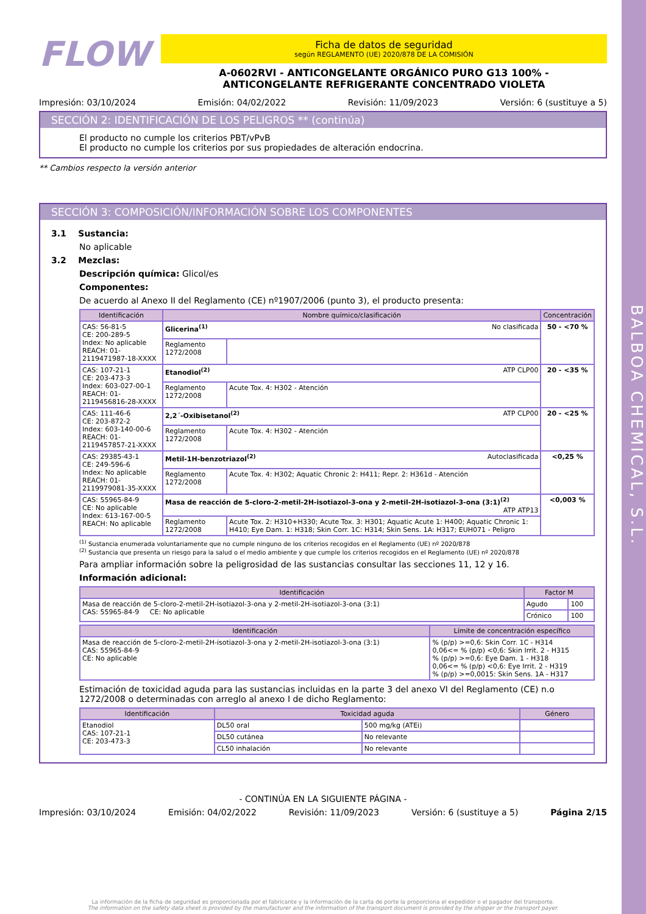BALBOA CHEMICAL, S.L.
FLOW
Ficha de datos de seguridad
según REGLAMENTO (UE) 2020/878 DE LA COMISIÓN
A-0602RVI - ANTICONGELANTE ORGÁNICO PURO G13 100% -
ANTICONGELANTE REFRIGERANTE CONCENTRADO VIOLETA
Impresión: 03/10/2024 Emisión: 04/02/2022 Revisión: 11/09/2023 Versión: 6 (sustituye a 5)
SECCIÓN 2: IDENTIFICACIÓN DE LOS PELIGROS ** (continúa)
El producto no cumple los criterios PBT/vPvB
El producto no cumple los criterios por sus propiedades de alteración endocrina.
** Cambios respecto la versión anterior
SECCIÓN 3: COMPOSICIÓN/INFORMACIÓN SOBRE LOS COMPONENTES
3.1 Sustancia:
No aplicable
3.2 Mezclas:
Descripción química: Glicol/es
Componentes:
De acuerdo al Anexo II del Reglamento (CE) nº1907/2006 (punto 3), el producto presenta:
| Identificación | Nombre químico/clasificación | | Concentración |
| --- | --- | --- | --- |
| CAS: 56-81-5 CE: 200-289-5 Index: No aplicable REACH: 01-2119471987-18-XXXX | Glicerina<sup>(1)</sup> No clasificada | | 50 - <70 % |
| | Reglamento 1272/2008 | | |
| CAS: 107-21-1 CE: 203-473-3 Index: 603-027-00-1 REACH: 01-2119456816-28-XXXX | Etanodiol<sup>(2)</sup> ATP CLP00 | | 20 - <35 % |
| | Reglamento 1272/2008 | Acute Tox. 4: H302 - Atención | |
| CAS: 111-46-6 CE: 203-872-2 Index: 603-140-00-6 REACH: 01-2119457857-21-XXXX | 2,2´-Oxibisetanol<sup>(2)</sup> ATP CLP00 | | 20 - <25 % |
| | Reglamento 1272/2008 | Acute Tox. 4: H302 - Atención | |
| CAS: 29385-43-1 CE: 249-596-6 Index: No aplicable REACH: 01-2119979081-35-XXXX | Metil-1H-benzotriazol<sup>(2)</sup> Autoclasificada | | <0,25 % |
| | Reglamento 1272/2008 | Acute Tox. 4: H302; Aquatic Chronic 2: H411; Repr. 2: H361d - Atención | |
| CAS: 55965-84-9 CE: No aplicable Index: 613-167-00-5 REACH: No aplicable | Masa de reacción de 5-cloro-2-metil-2H-isotiazol-3-ona y 2-metil-2H-isotiazol-3-ona (3:1)<sup>(2)</sup> ATP ATP13 | | <0,003 % |
| | Reglamento 1272/2008 | Acute Tox. 2: H310+H330; Acute Tox. 3: H301; Aquatic Acute 1: H400; Aquatic Chronic 1: H410; Eye Dam. 1: H318; Skin Corr. 1C: H314; Skin Sens. 1A: H317; EUH071 - Peligro | |
<sup>(1)</sup> Sustancia enumerada voluntariamente que no cumple ninguno de los criterios recogidos en el Reglamento (UE) nº 2020/878
<sup>(2)</sup> Sustancia que presenta un riesgo para la salud o el medio ambiente y que cumple los criterios recogidos en el Reglamento (UE) nº 2020/878
Para ampliar información sobre la peligrosidad de las sustancias consultar las secciones 11, 12 y 16.
Información adicional:
| Identificación | Factor M | |
| --- | --- | --- |
| Masa de reacción de 5-cloro-2-metil-2H-isotiazol-3-ona y 2-metil-2H-isotiazol-3-ona (3:1) CAS: 55965-84-9 CE: No aplicable | Agudo | 100 |
| | Crónico | 100 |
| Identificación | Límite de concentración específico |
| --- | --- |
| Masa de reacción de 5-cloro-2-metil-2H-isotiazol-3-ona y 2-metil-2H-isotiazol-3-ona (3:1) CAS: 55965-84-9 CE: No aplicable | % (p/p) >=0,6: Skin Corr. 1C - H314 0,06<= % (p/p) <0,6: Skin Irrit. 2 - H315 % (p/p) >=0,6: Eye Dam. 1 - H318 0,06<= % (p/p) <0,6: Eye Irrit. 2 - H319 % (p/p) >=0,0015: Skin Sens. 1A - H317 |
Estimación de toxicidad aguda para las sustancias incluidas en la parte 3 del anexo VI del Reglamento (CE) n.o 1272/2008 o determinadas con arreglo al anexo I de dicho Reglamento:
| Identificación | Toxicidad aguda | | Género |
| --- | --- | --- | --- |
| Etanodiol CAS: 107-21-1 CE: 203-473-3 | DL50 oral | 500 mg/kg (ATEi) | |
| | DL50 cutánea | No relevante | |
| | CL50 inhalación | No relevante | |
- CONTINÚA EN LA SIGUIENTE PÁGINA -
Impresión: 03/10/2024 Emisión: 04/02/2022 Revisión: 11/09/2023 Versión: 6 (sustituye a 5) Página 2/15
La información de la ficha de seguridad es proporcionada por el fabricante y la información de la carta de porte la proporciona el expedidor o el pagador del transporte.
The information on the safety data sheet is provided by the manufacturer and the information of the transport document is provided by the shipper or the transport payer.